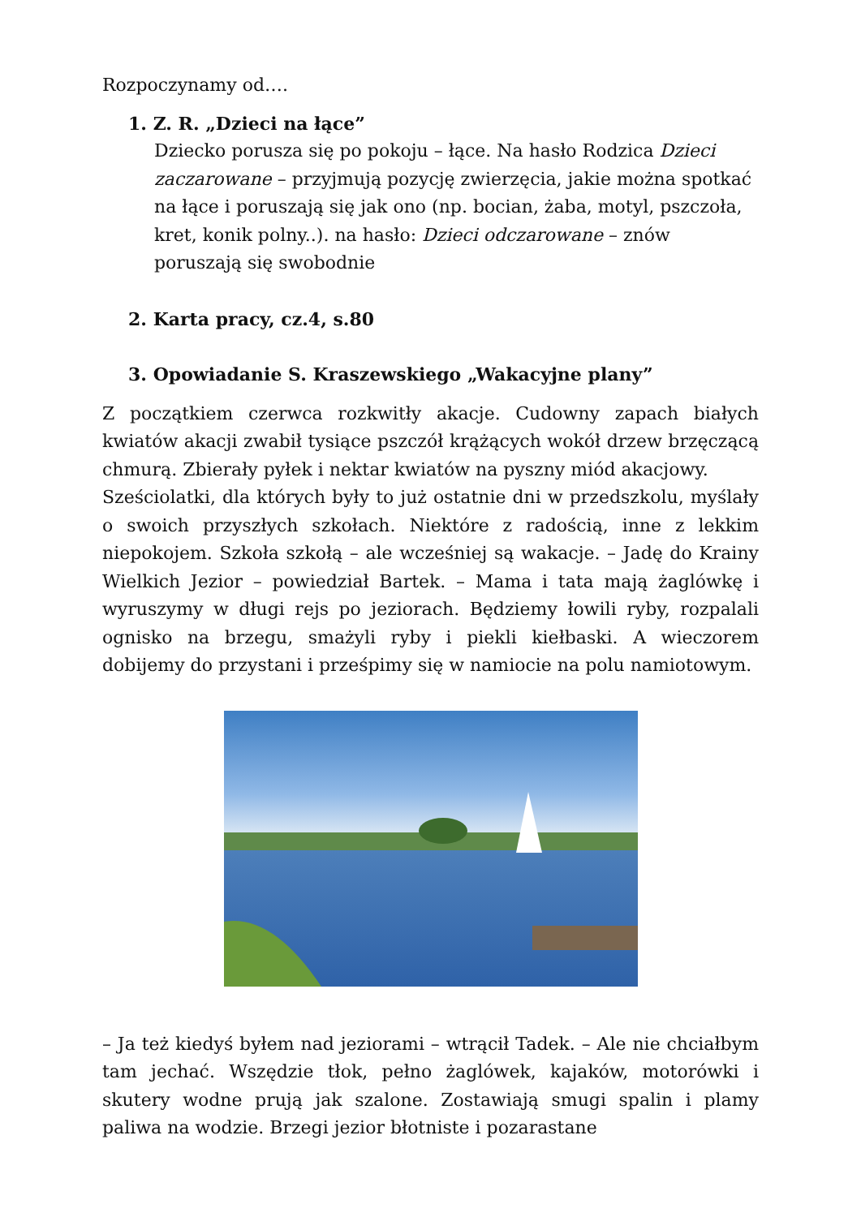Rozpoczynamy od….
1. Z. R. „Dzieci na łące”
Dziecko porusza się po pokoju – łące. Na hasło Rodzica Dzieci zaczarowane – przyjmują pozycję zwierzęcia, jakie można spotkać na łące i poruszają się jak ono (np. bocian, żaba, motyl, pszczoła, kret, konik polny..). na hasło: Dzieci odczarowane – znów poruszają się swobodnie
2. Karta pracy, cz.4, s.80
3. Opowiadanie S. Kraszewskiego „Wakacyjne plany”
Z początkiem czerwca rozkwitły akacje. Cudowny zapach białych kwiatów akacji zwabił tysiące pszczół krążących wokół drzew brzęczącą chmurą. Zbierały pyłek i nektar kwiatów na pyszny miód akacjowy.
Sześciolatki, dla których były to już ostatnie dni w przedszkolu, myślały o swoich przyszłych szkołach. Niektóre z radością, inne z lekkim niepokojem. Szkoła szkołą – ale wcześniej są wakacje. – Jadę do Krainy Wielkich Jezior – powiedział Bartek. – Mama i tata mają żaglówkę i wyruszymy w długi rejs po jeziorach. Będziemy łowili ryby, rozpalali ognisko na brzegu, smażyli ryby i piekli kiełbaski. A wieczorem dobijemy do przystani i prześpimy się w namiocie na polu namiotowym.
– Ja też kiedyś byłem nad jeziorami – wtrącił Tadek. – Ale nie chciałbym tam jechać. Wszędzie tłok, pełno żaglówek, kajaków, motorówki i skutery wodne prują jak szalone. Zostawiają smugi spalin i plamy paliwa na wodzie. Brzegi jezior błotniste i pozarastane